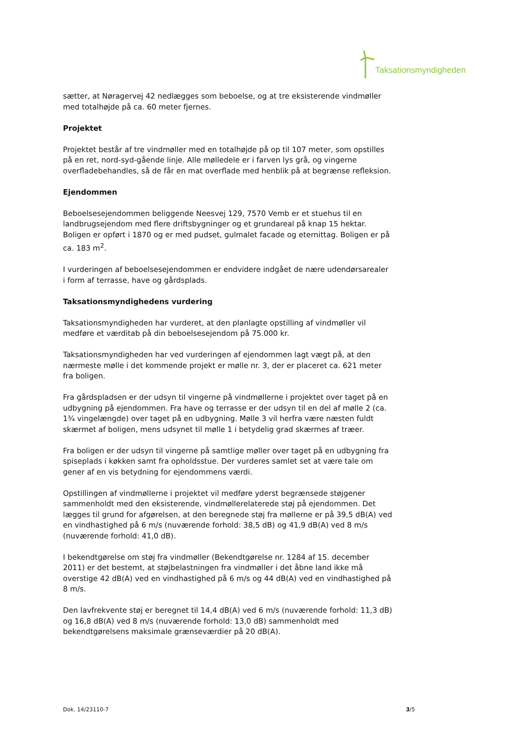Taksationsmyndigheden
sætter, at Nøragervej 42 nedlægges som beboelse, og at tre eksisterende vindmøller med totalhøjde på ca. 60 meter fjernes.
Projektet
Projektet består af tre vindmøller med en totalhøjde på op til 107 meter, som opstilles på en ret, nord-syd-gående linje. Alle mølledele er i farven lys grå, og vingerne overfladebehandles, så de får en mat overflade med henblik på at begrænse refleksion.
Ejendommen
Beboelsesejendommen beliggende Neesvej 129, 7570 Vemb er et stuehus til en landbrugsejendom med flere driftsbygninger og et grundareal på knap 15 hektar. Boligen er opført i 1870 og er med pudset, gulmalet facade og eternittag. Boligen er på ca. 183 m<sup>2</sup>.
I vurderingen af beboelsesejendommen er endvidere indgået de nære udendørsarealer i form af terrasse, have og gårdsplads.
Taksationsmyndighedens vurdering
Taksationsmyndigheden har vurderet, at den planlagte opstilling af vindmøller vil medføre et værditab på din beboelsesejendom på 75.000 kr.
Taksationsmyndigheden har ved vurderingen af ejendommen lagt vægt på, at den nærmeste mølle i det kommende projekt er mølle nr. 3, der er placeret ca. 621 meter fra boligen.
Fra gårdspladsen er der udsyn til vingerne på vindmøllerne i projektet over taget på en udbygning på ejendommen. Fra have og terrasse er der udsyn til en del af mølle 2 (ca. 1¾ vingelængde) over taget på en udbygning. Mølle 3 vil herfra være næsten fuldt skærmet af boligen, mens udsynet til mølle 1 i betydelig grad skærmes af træer.
Fra boligen er der udsyn til vingerne på samtlige møller over taget på en udbygning fra spiseplads i køkken samt fra opholdsstue. Der vurderes samlet set at være tale om gener af en vis betydning for ejendommens værdi.
Opstillingen af vindmøllerne i projektet vil medføre yderst begrænsede støjgener sammenholdt med den eksisterende, vindmøllerelaterede støj på ejendommen. Det lægges til grund for afgørelsen, at den beregnede støj fra møllerne er på 39,5 dB(A) ved en vindhastighed på 6 m/s (nuværende forhold: 38,5 dB) og 41,9 dB(A) ved 8 m/s (nuværende forhold: 41,0 dB).
I bekendtgørelse om støj fra vindmøller (Bekendtgørelse nr. 1284 af 15. december 2011) er det bestemt, at støjbelastningen fra vindmøller i det åbne land ikke må overstige 42 dB(A) ved en vindhastighed på 6 m/s og 44 dB(A) ved en vindhastighed på 8 m/s.
Den lavfrekvente støj er beregnet til 14,4 dB(A) ved 6 m/s (nuværende forhold: 11,3 dB) og 16,8 dB(A) ved 8 m/s (nuværende forhold: 13,0 dB) sammenholdt med bekendtgørelsens maksimale grænseværdier på 20 dB(A).
Dok. 14/23110-7 3/5